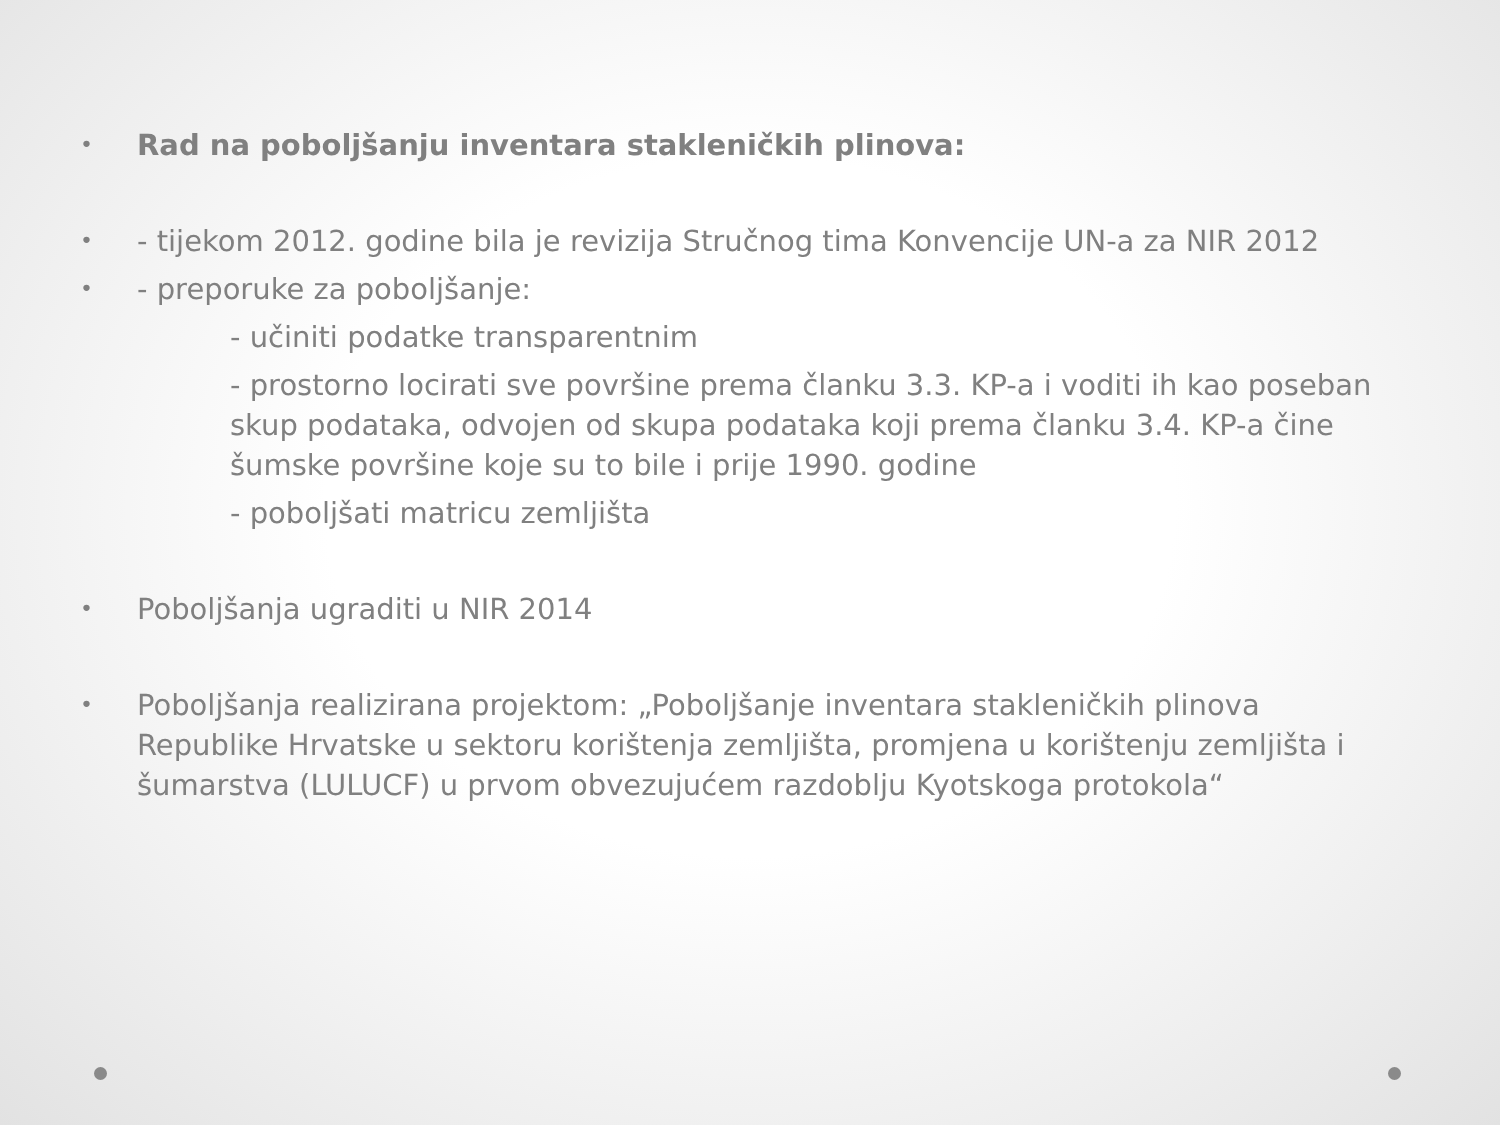• Rad na poboljšanju inventara stakleničkih plinova:
• - tijekom 2012. godine bila je revizija Stručnog tima Konvencije UN-a za NIR 2012
• - preporuke za poboljšanje:
- učiniti podatke transparentnim
- prostorno locirati sve površine prema članku 3.3. KP-a i voditi ih kao poseban skup podataka, odvojen od skupa podataka koji prema članku 3.4. KP-a čine šumske površine koje su to bile i prije 1990. godine
- poboljšati matricu zemljišta
• Poboljšanja ugraditi u NIR 2014
• Poboljšanja realizirana projektom: „Poboljšanje inventara stakleničkih plinova Republike Hrvatske u sektoru korištenja zemljišta, promjena u korištenju zemljišta i šumarstva (LULUCF) u prvom obvezujućem razdoblju Kyotskoga protokola“